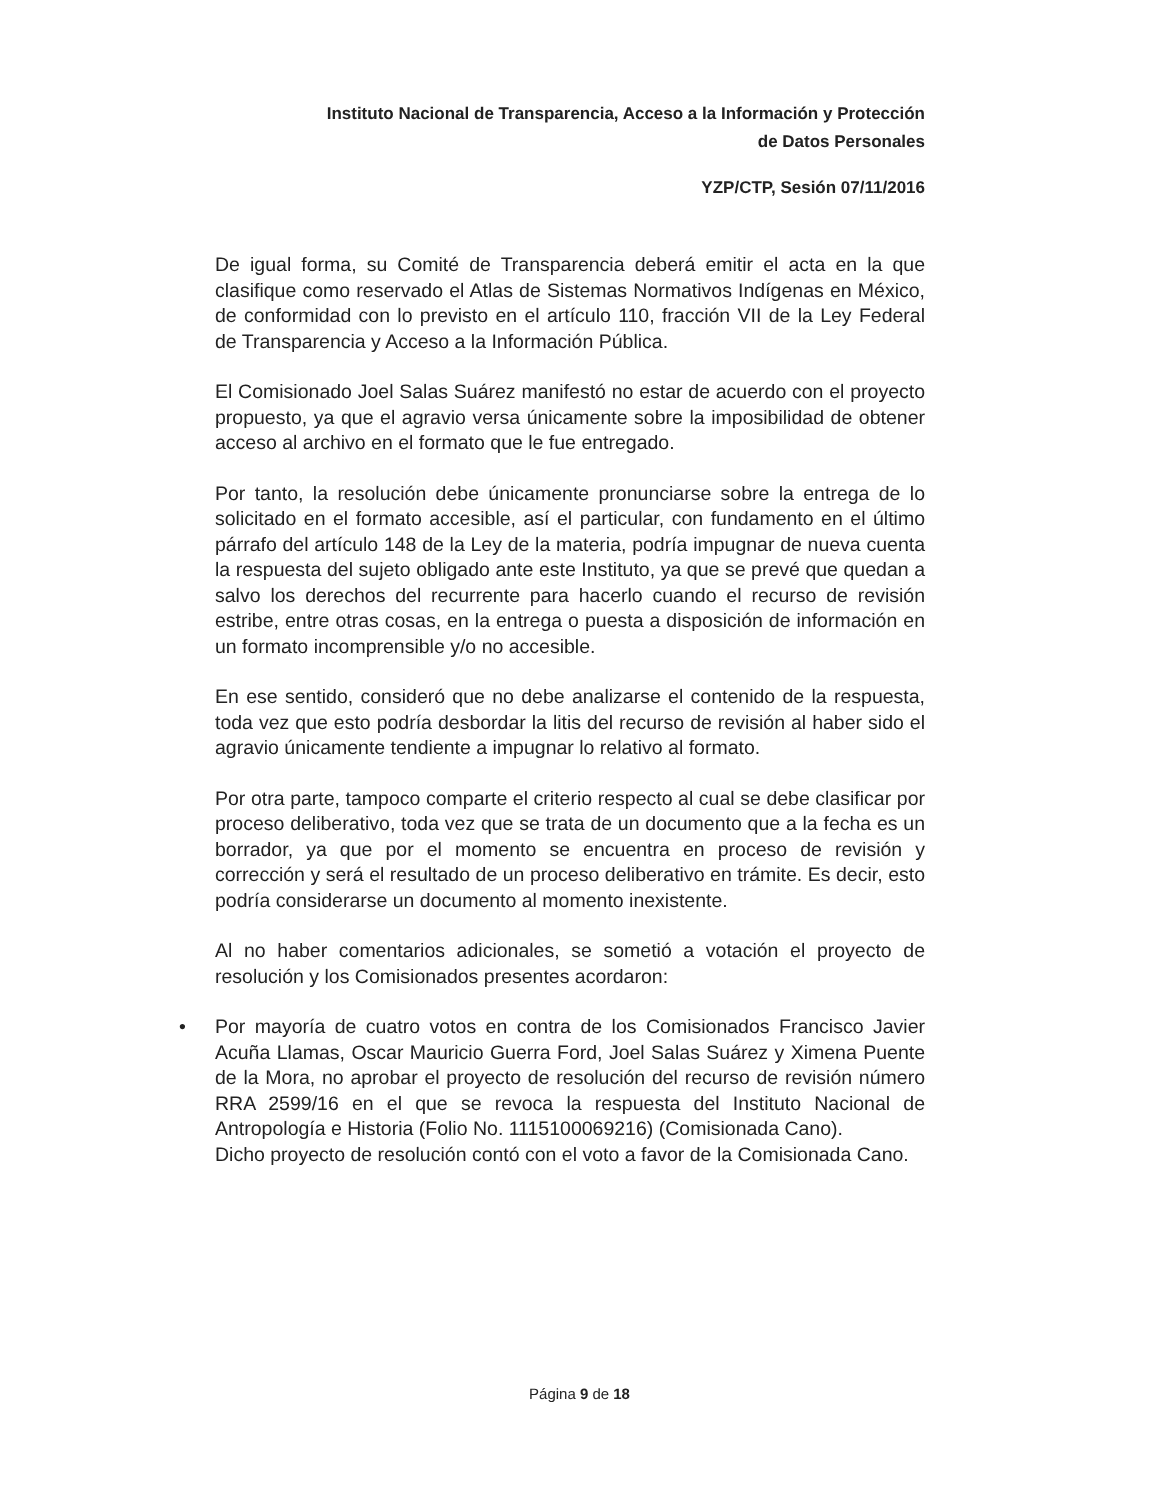Instituto Nacional de Transparencia, Acceso a la Información y Protección
de Datos Personales
YZP/CTP, Sesión 07/11/2016
De igual forma, su Comité de Transparencia deberá emitir el acta en la que clasifique como reservado el Atlas de Sistemas Normativos Indígenas en México, de conformidad con lo previsto en el artículo 110, fracción VII de la Ley Federal de Transparencia y Acceso a la Información Pública.
El Comisionado Joel Salas Suárez manifestó no estar de acuerdo con el proyecto propuesto, ya que el agravio versa únicamente sobre la imposibilidad de obtener acceso al archivo en el formato que le fue entregado.
Por tanto, la resolución debe únicamente pronunciarse sobre la entrega de lo solicitado en el formato accesible, así el particular, con fundamento en el último párrafo del artículo 148 de la Ley de la materia, podría impugnar de nueva cuenta la respuesta del sujeto obligado ante este Instituto, ya que se prevé que quedan a salvo los derechos del recurrente para hacerlo cuando el recurso de revisión estribe, entre otras cosas, en la entrega o puesta a disposición de información en un formato incomprensible y/o no accesible.
En ese sentido, consideró que no debe analizarse el contenido de la respuesta, toda vez que esto podría desbordar la litis del recurso de revisión al haber sido el agravio únicamente tendiente a impugnar lo relativo al formato.
Por otra parte, tampoco comparte el criterio respecto al cual se debe clasificar por proceso deliberativo, toda vez que se trata de un documento que a la fecha es un borrador, ya que por el momento se encuentra en proceso de revisión y corrección y será el resultado de un proceso deliberativo en trámite. Es decir, esto podría considerarse un documento al momento inexistente.
Al no haber comentarios adicionales, se sometió a votación el proyecto de resolución y los Comisionados presentes acordaron:
• Por mayoría de cuatro votos en contra de los Comisionados Francisco Javier Acuña Llamas, Oscar Mauricio Guerra Ford, Joel Salas Suárez y Ximena Puente de la Mora, no aprobar el proyecto de resolución del recurso de revisión número RRA 2599/16 en el que se revoca la respuesta del Instituto Nacional de Antropología e Historia (Folio No. 1115100069216) (Comisionada Cano).
Dicho proyecto de resolución contó con el voto a favor de la Comisionada Cano.
Página 9 de 18